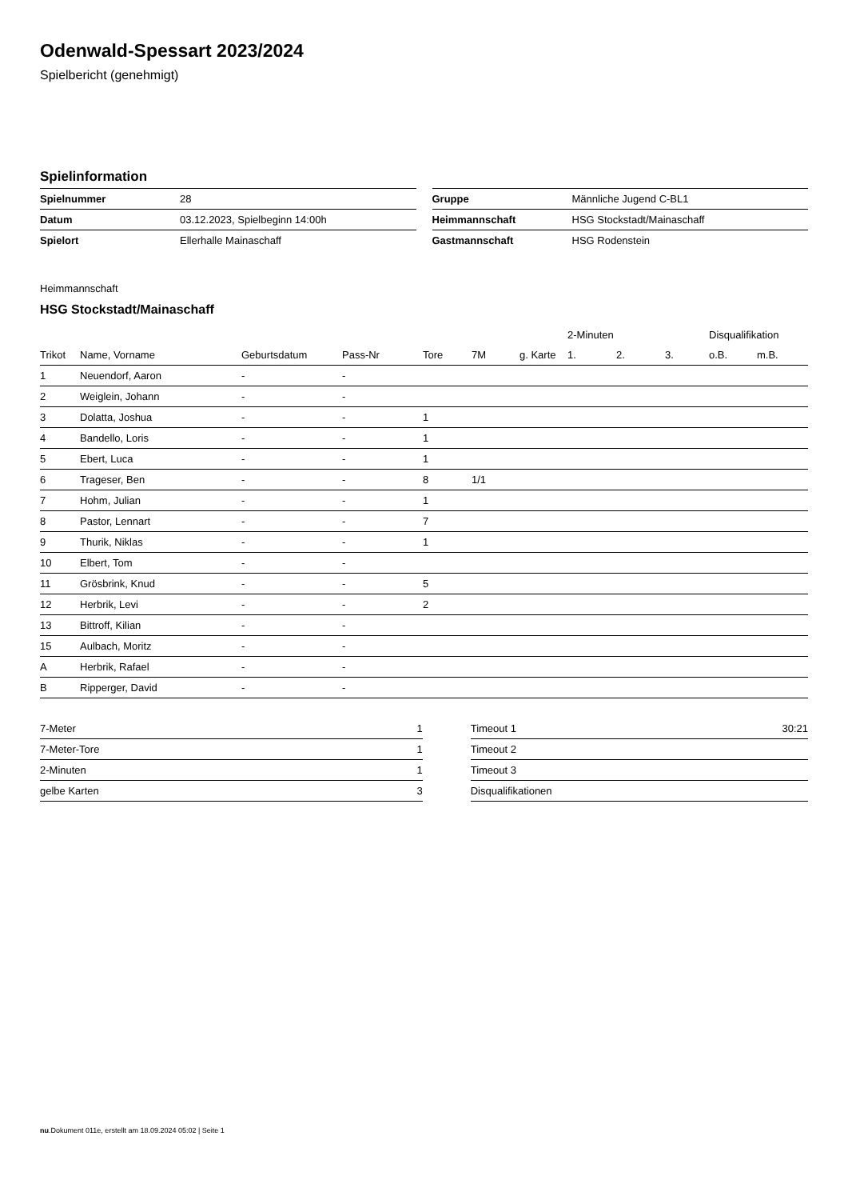Odenwald-Spessart 2023/2024
Spielbericht (genehmigt)
Spielinformation
| Spielnummer | 28 |
| Datum | 03.12.2023, Spielbeginn 14:00h |
| Spielort | Ellerhalle Mainaschaff |
| Gruppe | Männliche Jugend C-BL1 |
| Heimmannschaft | HSG Stockstadt/Mainaschaff |
| Gastmannschaft | HSG Rodenstein |
Heimmannschaft
HSG Stockstadt/Mainaschaff
| | | | | | | | 2-Minuten | | | Disqualifikation | |
| --- | --- | --- | --- | --- | --- | --- | --- | --- | --- | --- | --- |
| Trikot | Name, Vorname | Geburtsdatum | Pass-Nr | Tore | 7M | g. Karte | 1. | 2. | 3. | o.B. | m.B. |
| 1 | Neuendorf, Aaron | - | - | | | | | | | | |
| 2 | Weiglein, Johann | - | - | | | | | | | | |
| 3 | Dolatta, Joshua | - | - | 1 | | | | | | | |
| 4 | Bandello, Loris | - | - | 1 | | | | | | | |
| 5 | Ebert, Luca | - | - | 1 | | | | | | | |
| 6 | Trageser, Ben | - | - | 8 | 1/1 | | | | | | |
| 7 | Hohm, Julian | - | - | 1 | | | | | | | |
| 8 | Pastor, Lennart | - | - | 7 | | | | | | | |
| 9 | Thurik, Niklas | - | - | 1 | | | | | | | |
| 10 | Elbert, Tom | - | - | | | | | | | | |
| 11 | Grösbrink, Knud | - | - | 5 | | | | | | | |
| 12 | Herbrik, Levi | - | - | 2 | | | | | | | |
| 13 | Bittroff, Kilian | - | - | | | | | | | | |
| 15 | Aulbach, Moritz | - | - | | | | | | | | |
| A | Herbrik, Rafael | - | - | | | | | | | | |
| B | Ripperger, David | - | - | | | | | | | | |
| 7-Meter | 1 |
| 7-Meter-Tore | 1 |
| 2-Minuten | 1 |
| gelbe Karten | 3 |
| Timeout 1 | 30:21 |
| Timeout 2 | |
| Timeout 3 | |
| Disqualifikationen | |
nu.Dokument 011e, erstellt am 18.09.2024 05:02 | Seite 1